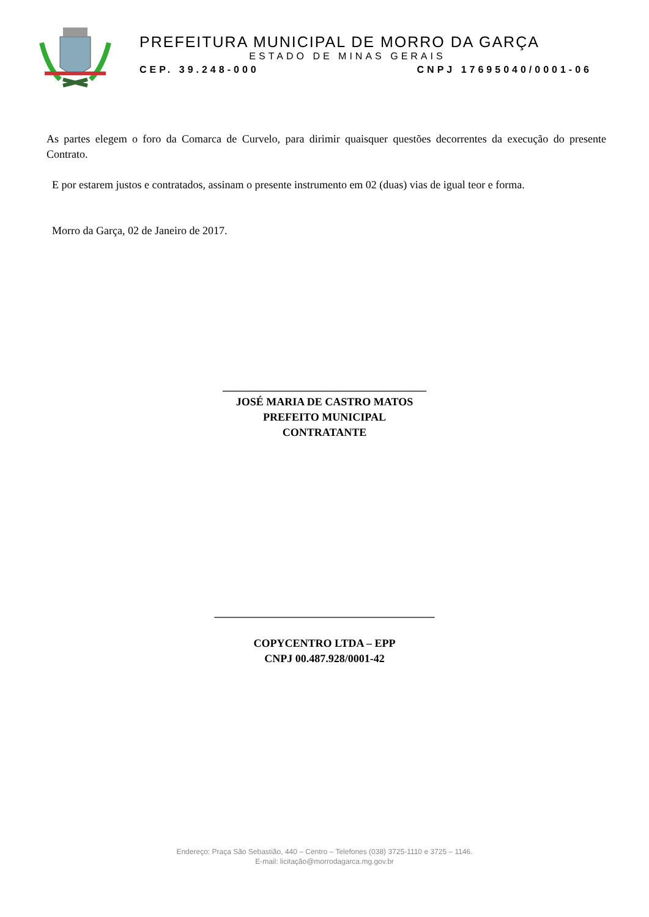PREFEITURA MUNICIPAL DE MORRO DA GARÇA
ESTADO DE MINAS GERAIS
CEP. 39.248-000 CNPJ 17695040/0001-06
As partes elegem o foro da Comarca de Curvelo, para dirimir quaisquer questões decorrentes da execução do presente Contrato.
E por estarem justos e contratados, assinam o presente instrumento em 02 (duas) vias de igual teor e forma.
Morro da Garça, 02 de Janeiro de 2017.
_____________________________________
JOSÉ MARIA DE CASTRO MATOS
PREFEITO MUNICIPAL
CONTRATANTE
________________________________________
COPYCENTRO LTDA – EPP
CNPJ 00.487.928/0001-42
Endereço: Praça São Sebastião, 440 – Centro – Telefones (038) 3725-1110 e 3725 – 1146.
E-mail: licitação@morrodagarca.mg.gov.br